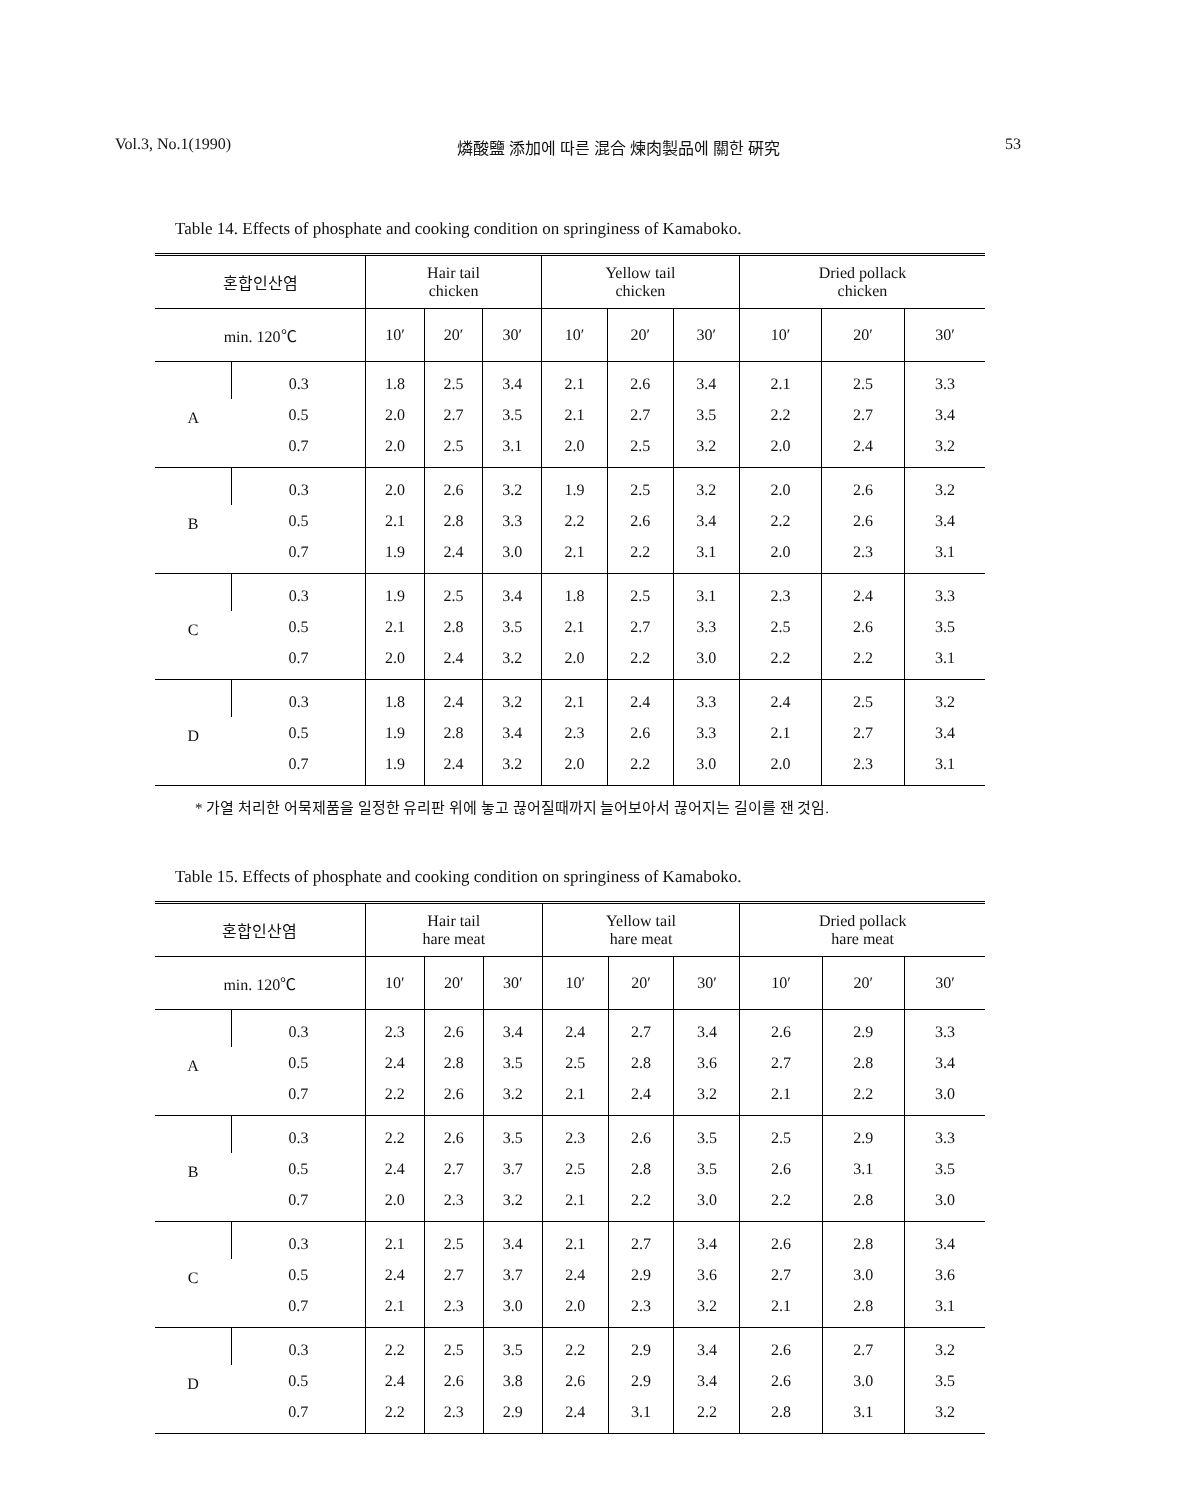Vol.3, No.1(1990) 燐酸鹽 添加에 따른 混合 煉肉製品에 關한 硏究 53
Table 14. Effects of phosphate and cooking condition on springiness of Kamaboko.
| 혼합인산염 | | Hair tail chicken | | | Yellow tail chicken | | | Dried pollack chicken | | |
| --- | --- | --- | --- | --- | --- | --- | --- | --- | --- | --- |
| min. 120℃ | | 10′ | 20′ | 30′ | 10′ | 20′ | 30′ | 10′ | 20′ | 30′ |
| A | 0.3 | 1.8 | 2.5 | 3.4 | 2.1 | 2.6 | 3.4 | 2.1 | 2.5 | 3.3 |
| | 0.5 | 2.0 | 2.7 | 3.5 | 2.1 | 2.7 | 3.5 | 2.2 | 2.7 | 3.4 |
| | 0.7 | 2.0 | 2.5 | 3.1 | 2.0 | 2.5 | 3.2 | 2.0 | 2.4 | 3.2 |
| B | 0.3 | 2.0 | 2.6 | 3.2 | 1.9 | 2.5 | 3.2 | 2.0 | 2.6 | 3.2 |
| | 0.5 | 2.1 | 2.8 | 3.3 | 2.2 | 2.6 | 3.4 | 2.2 | 2.6 | 3.4 |
| | 0.7 | 1.9 | 2.4 | 3.0 | 2.1 | 2.2 | 3.1 | 2.0 | 2.3 | 3.1 |
| C | 0.3 | 1.9 | 2.5 | 3.4 | 1.8 | 2.5 | 3.1 | 2.3 | 2.4 | 3.3 |
| | 0.5 | 2.1 | 2.8 | 3.5 | 2.1 | 2.7 | 3.3 | 2.5 | 2.6 | 3.5 |
| | 0.7 | 2.0 | 2.4 | 3.2 | 2.0 | 2.2 | 3.0 | 2.2 | 2.2 | 3.1 |
| D | 0.3 | 1.8 | 2.4 | 3.2 | 2.1 | 2.4 | 3.3 | 2.4 | 2.5 | 3.2 |
| | 0.5 | 1.9 | 2.8 | 3.4 | 2.3 | 2.6 | 3.3 | 2.1 | 2.7 | 3.4 |
| | 0.7 | 1.9 | 2.4 | 3.2 | 2.0 | 2.2 | 3.0 | 2.0 | 2.3 | 3.1 |
* 가열 처리한 어묵제품을 일정한 유리판 위에 놓고 끊어질때까지 늘어보아서 끊어지는 길이를 잰 것임.
Table 15. Effects of phosphate and cooking condition on springiness of Kamaboko.
| 혼합인산염 | | Hair tail hare meat | | | Yellow tail hare meat | | | Dried pollack hare meat | | |
| --- | --- | --- | --- | --- | --- | --- | --- | --- | --- | --- |
| min. 120℃ | | 10′ | 20′ | 30′ | 10′ | 20′ | 30′ | 10′ | 20′ | 30′ |
| A | 0.3 | 2.3 | 2.6 | 3.4 | 2.4 | 2.7 | 3.4 | 2.6 | 2.9 | 3.3 |
| | 0.5 | 2.4 | 2.8 | 3.5 | 2.5 | 2.8 | 3.6 | 2.7 | 2.8 | 3.4 |
| | 0.7 | 2.2 | 2.6 | 3.2 | 2.1 | 2.4 | 3.2 | 2.1 | 2.2 | 3.0 |
| B | 0.3 | 2.2 | 2.6 | 3.5 | 2.3 | 2.6 | 3.5 | 2.5 | 2.9 | 3.3 |
| | 0.5 | 2.4 | 2.7 | 3.7 | 2.5 | 2.8 | 3.5 | 2.6 | 3.1 | 3.5 |
| | 0.7 | 2.0 | 2.3 | 3.2 | 2.1 | 2.2 | 3.0 | 2.2 | 2.8 | 3.0 |
| C | 0.3 | 2.1 | 2.5 | 3.4 | 2.1 | 2.7 | 3.4 | 2.6 | 2.8 | 3.4 |
| | 0.5 | 2.4 | 2.7 | 3.7 | 2.4 | 2.9 | 3.6 | 2.7 | 3.0 | 3.6 |
| | 0.7 | 2.1 | 2.3 | 3.0 | 2.0 | 2.3 | 3.2 | 2.1 | 2.8 | 3.1 |
| D | 0.3 | 2.2 | 2.5 | 3.5 | 2.2 | 2.9 | 3.4 | 2.6 | 2.7 | 3.2 |
| | 0.5 | 2.4 | 2.6 | 3.8 | 2.6 | 2.9 | 3.4 | 2.6 | 3.0 | 3.5 |
| | 0.7 | 2.2 | 2.3 | 2.9 | 2.4 | 3.1 | 2.2 | 2.8 | 3.1 | 3.2 |